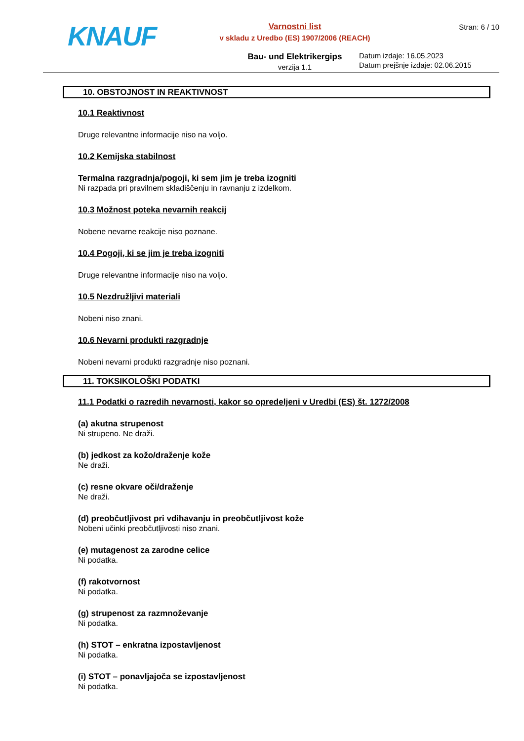KNAUF
Varnostni list
v skladu z Uredbo (ES) 1907/2006 (REACH)
Bau- und Elektrikergips
verzija 1.1
Stran: 6 / 10
Datum izdaje: 16.05.2023
Datum prejšnje izdaje: 02.06.2015
10. OBSTOJNOST IN REAKTIVNOST
10.1 Reaktivnost
Druge relevantne informacije niso na voljo.
10.2 Kemijska stabilnost
Termalna razgradnja/pogoji, ki sem jim je treba izogniti
Ni razpada pri pravilnem skladiščenju in ravnanju z izdelkom.
10.3 Možnost poteka nevarnih reakcij
Nobene nevarne reakcije niso poznane.
10.4 Pogoji, ki se jim je treba izogniti
Druge relevantne informacije niso na voljo.
10.5 Nezdružljivi materiali
Nobeni niso znani.
10.6 Nevarni produkti razgradnje
Nobeni nevarni produkti razgradnje niso poznani.
11. TOKSIKOLOŠKI PODATKI
11.1 Podatki o razredih nevarnosti, kakor so opredeljeni v Uredbi (ES) št. 1272/2008
(a) akutna strupenost
Ni strupeno. Ne draži.
(b) jedkost za kožo/draženje kože
Ne draži.
(c) resne okvare oči/draženje
Ne draži.
(d) preobčutljivost pri vdihavanju in preobčutljivost kože
Nobeni učinki preobčutljivosti niso znani.
(e) mutagenost za zarodne celice
Ni podatka.
(f) rakotvornost
Ni podatka.
(g) strupenost za razmnoževanje
Ni podatka.
(h) STOT – enkratna izpostavljenost
Ni podatka.
(i) STOT – ponavljajoča se izpostavljenost
Ni podatka.